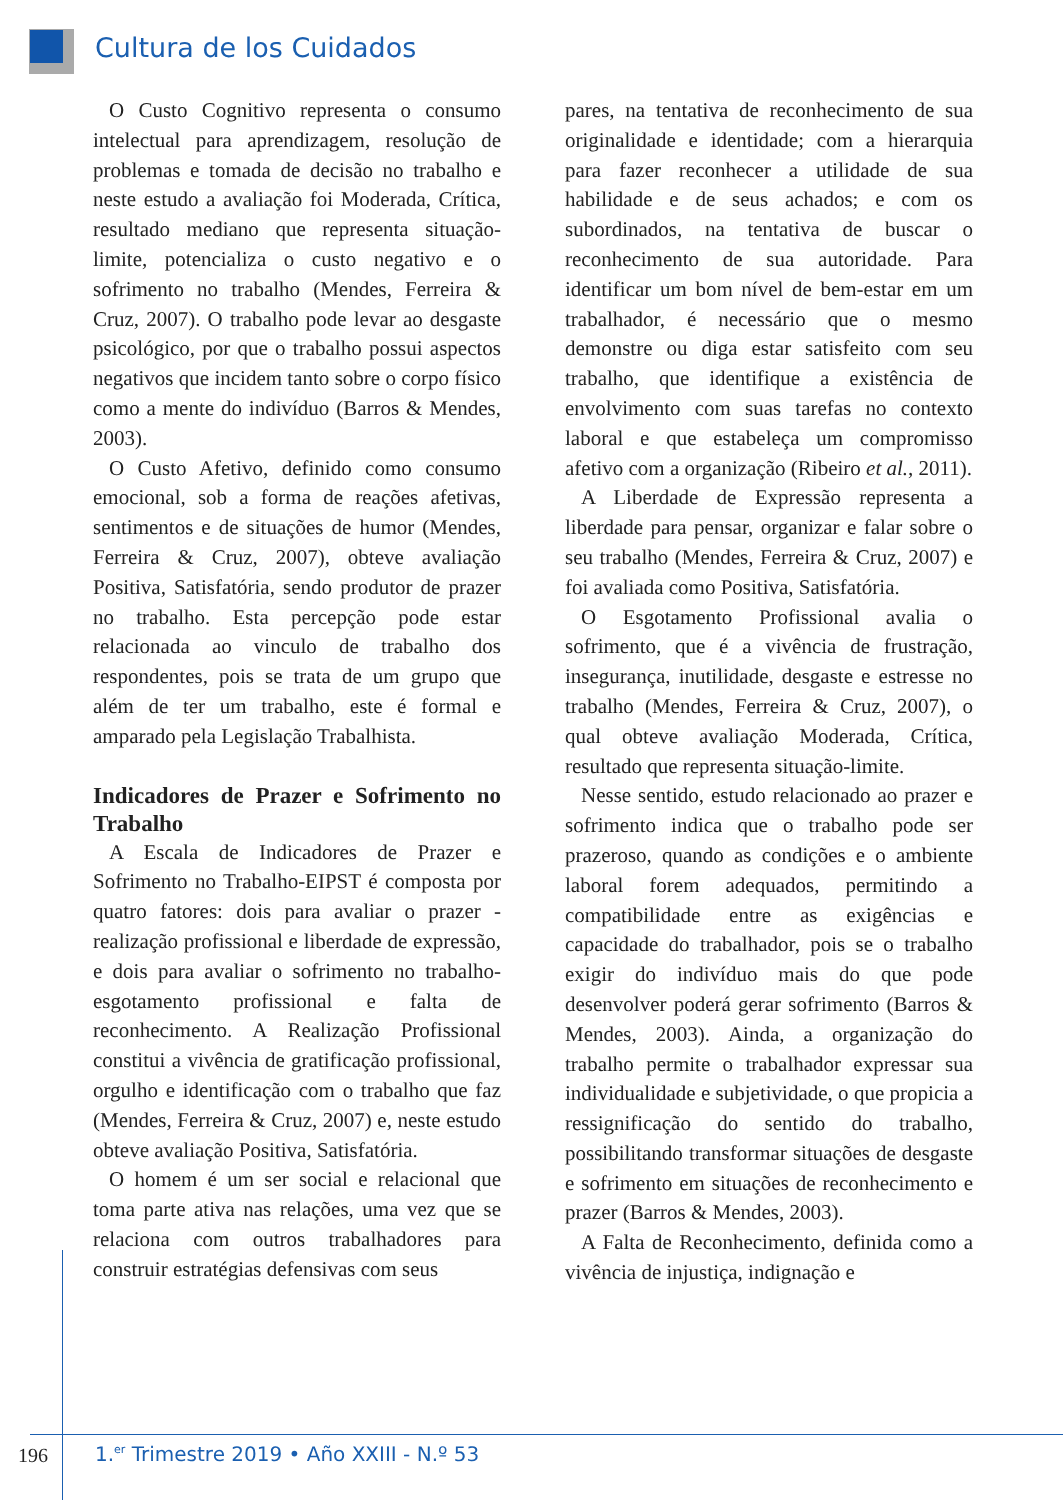Cultura de los Cuidados
O Custo Cognitivo representa o consumo intelectual para aprendizagem, resolução de problemas e tomada de decisão no trabalho e neste estudo a avaliação foi Moderada, Crítica, resultado mediano que representa situação-limite, potencializa o custo negativo e o sofrimento no trabalho (Mendes, Ferreira & Cruz, 2007). O trabalho pode levar ao desgaste psicológico, por que o trabalho possui aspectos negativos que incidem tanto sobre o corpo físico como a mente do indivíduo (Barros & Mendes, 2003).
O Custo Afetivo, definido como consumo emocional, sob a forma de reações afetivas, sentimentos e de situações de humor (Mendes, Ferreira & Cruz, 2007), obteve avaliação Positiva, Satisfatória, sendo produtor de prazer no trabalho. Esta percepção pode estar relacionada ao vinculo de trabalho dos respondentes, pois se trata de um grupo que além de ter um trabalho, este é formal e amparado pela Legislação Trabalhista.
Indicadores de Prazer e Sofrimento no Trabalho
A Escala de Indicadores de Prazer e Sofrimento no Trabalho-EIPST é composta por quatro fatores: dois para avaliar o prazer -realização profissional e liberdade de expressão, e dois para avaliar o sofrimento no trabalho- esgotamento profissional e falta de reconhecimento. A Realização Profissional constitui a vivência de gratificação profissional, orgulho e identificação com o trabalho que faz (Mendes, Ferreira & Cruz, 2007) e, neste estudo obteve avaliação Positiva, Satisfatória.
O homem é um ser social e relacional que toma parte ativa nas relações, uma vez que se relaciona com outros trabalhadores para construir estratégias defensivas com seus
pares, na tentativa de reconhecimento de sua originalidade e identidade; com a hierarquia para fazer reconhecer a utilidade de sua habilidade e de seus achados; e com os subordinados, na tentativa de buscar o reconhecimento de sua autoridade. Para identificar um bom nível de bem-estar em um trabalhador, é necessário que o mesmo demonstre ou diga estar satisfeito com seu trabalho, que identifique a existência de envolvimento com suas tarefas no contexto laboral e que estabeleça um compromisso afetivo com a organização (Ribeiro et al., 2011).
A Liberdade de Expressão representa a liberdade para pensar, organizar e falar sobre o seu trabalho (Mendes, Ferreira & Cruz, 2007) e foi avaliada como Positiva, Satisfatória.
O Esgotamento Profissional avalia o sofrimento, que é a vivência de frustração, insegurança, inutilidade, desgaste e estresse no trabalho (Mendes, Ferreira & Cruz, 2007), o qual obteve avaliação Moderada, Crítica, resultado que representa situação-limite.
Nesse sentido, estudo relacionado ao prazer e sofrimento indica que o trabalho pode ser prazeroso, quando as condições e o ambiente laboral forem adequados, permitindo a compatibilidade entre as exigências e capacidade do trabalhador, pois se o trabalho exigir do indivíduo mais do que pode desenvolver poderá gerar sofrimento (Barros & Mendes, 2003). Ainda, a organização do trabalho permite o trabalhador expressar sua individualidade e subjetividade, o que propicia a ressignificação do sentido do trabalho, possibilitando transformar situações de desgaste e sofrimento em situações de reconhecimento e prazer (Barros & Mendes, 2003).
A Falta de Reconhecimento, definida como a vivência de injustiça, indignação e
196
1.<sup>er</sup> Trimestre 2019 • Año XXIII - N.º 53